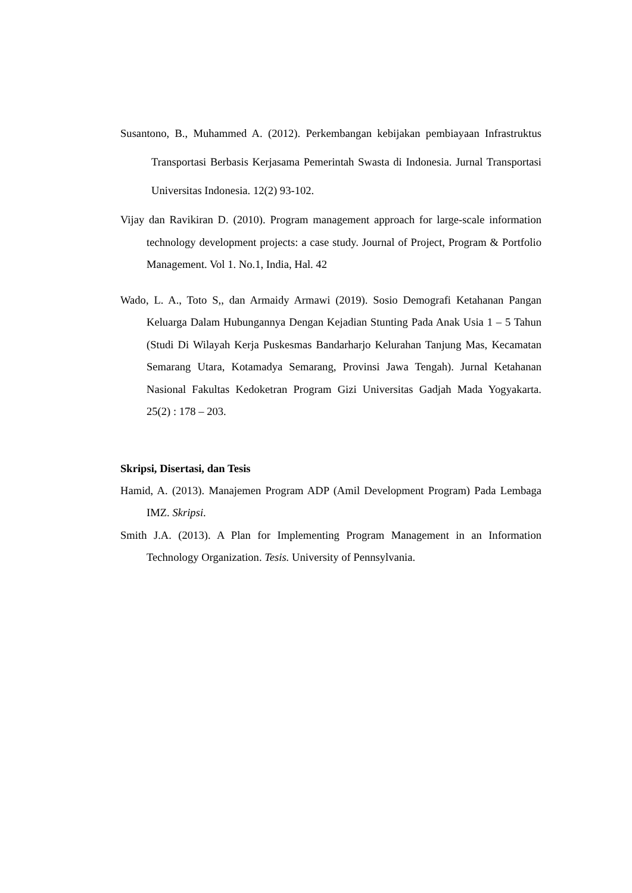Susantono, B., Muhammed A. (2012). Perkembangan kebijakan pembiayaan Infrastruktus Transportasi Berbasis Kerjasama Pemerintah Swasta di Indonesia. Jurnal Transportasi Universitas Indonesia. 12(2) 93-102.
Vijay dan Ravikiran D. (2010). Program management approach for large-scale information technology development projects: a case study. Journal of Project, Program & Portfolio Management. Vol 1. No.1, India, Hal. 42
Wado, L. A., Toto S,, dan Armaidy Armawi (2019). Sosio Demografi Ketahanan Pangan Keluarga Dalam Hubungannya Dengan Kejadian Stunting Pada Anak Usia 1 – 5 Tahun (Studi Di Wilayah Kerja Puskesmas Bandarharjo Kelurahan Tanjung Mas, Kecamatan Semarang Utara, Kotamadya Semarang, Provinsi Jawa Tengah). Jurnal Ketahanan Nasional Fakultas Kedoketran Program Gizi Universitas Gadjah Mada Yogyakarta. 25(2) : 178 – 203.
Skripsi, Disertasi, dan Tesis
Hamid, A. (2013). Manajemen Program ADP (Amil Development Program) Pada Lembaga IMZ. Skripsi.
Smith J.A. (2013). A Plan for Implementing Program Management in an Information Technology Organization. Tesis. University of Pennsylvania.